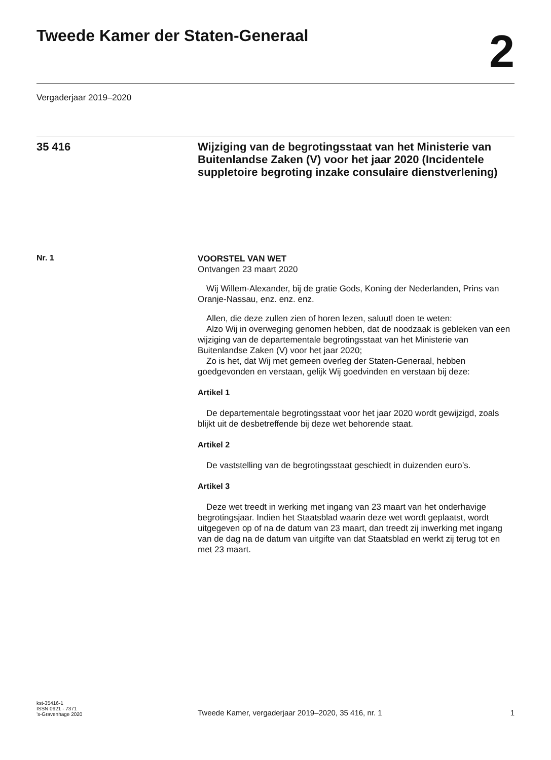Tweede Kamer der Staten-Generaal
2
Vergaderjaar 2019–2020
35 416
Wijziging van de begrotingsstaat van het Ministerie van Buitenlandse Zaken (V) voor het jaar 2020 (Incidentele suppletoire begroting inzake consulaire dienstverlening)
Nr. 1
VOORSTEL VAN WET
Ontvangen 23 maart 2020
Wij Willem-Alexander, bij de gratie Gods, Koning der Nederlanden, Prins van Oranje-Nassau, enz. enz. enz.
Allen, die deze zullen zien of horen lezen, saluut! doen te weten:
Alzo Wij in overweging genomen hebben, dat de noodzaak is gebleken van een wijziging van de departementale begrotingsstaat van het Ministerie van Buitenlandse Zaken (V) voor het jaar 2020;
Zo is het, dat Wij met gemeen overleg der Staten-Generaal, hebben goedgevonden en verstaan, gelijk Wij goedvinden en verstaan bij deze:
Artikel 1
De departementale begrotingsstaat voor het jaar 2020 wordt gewijzigd, zoals blijkt uit de desbetreffende bij deze wet behorende staat.
Artikel 2
De vaststelling van de begrotingsstaat geschiedt in duizenden euro’s.
Artikel 3
Deze wet treedt in werking met ingang van 23 maart van het onderhavige begrotingsjaar. Indien het Staatsblad waarin deze wet wordt geplaatst, wordt uitgegeven op of na de datum van 23 maart, dan treedt zij inwerking met ingang van de dag na de datum van uitgifte van dat Staatsblad en werkt zij terug tot en met 23 maart.
kst-35416-1
ISSN 0921 - 7371
’s-Gravenhage 2020
Tweede Kamer, vergaderjaar 2019–2020, 35 416, nr. 1
1